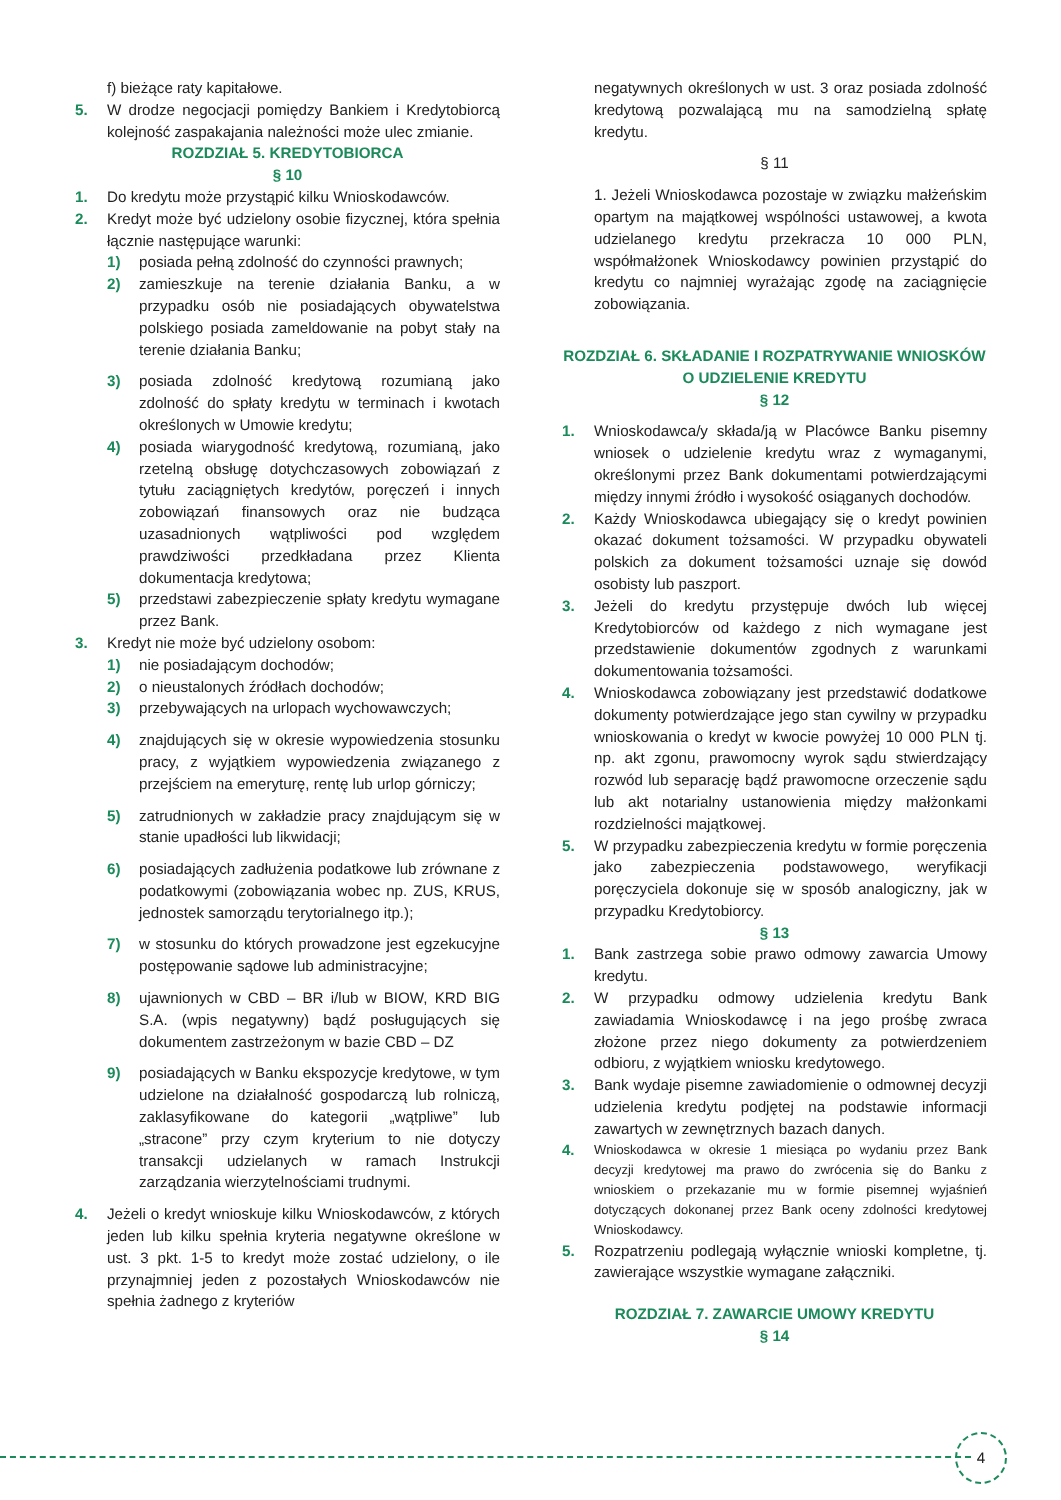f) bieżące raty kapitałowe.
5. W drodze negocjacji pomiędzy Bankiem i Kredytobiorcą kolejność zaspakajania należności może ulec zmianie.
ROZDZIAŁ 5. KREDYTOBIORCA
§ 10
1. Do kredytu może przystąpić kilku Wnioskodawców.
2. Kredyt może być udzielony osobie fizycznej, która spełnia łącznie następujące warunki:
1) posiada pełną zdolność do czynności prawnych;
2) zamieszkuje na terenie działania Banku, a w przypadku osób nie posiadających obywatelstwa polskiego posiada zameldowanie na pobyt stały na terenie działania Banku;
3) posiada zdolność kredytową rozumianą jako zdolność do spłaty kredytu w terminach i kwotach określonych w Umowie kredytu;
4) posiada wiarygodność kredytową, rozumianą, jako rzetelną obsługę dotychczasowych zobowiązań z tytułu zaciągniętych kredytów, poręczeń i innych zobowiązań finansowych oraz nie budząca uzasadnionych wątpliwości pod względem prawdziwości przedkładana przez Klienta dokumentacja kredytowa;
5) przedstawi zabezpieczenie spłaty kredytu wymagane przez Bank.
3. Kredyt nie może być udzielony osobom:
1) nie posiadającym dochodów;
2) o nieustalonych źródłach dochodów;
3) przebywających na urlopach wychowawczych;
4) znajdujących się w okresie wypowiedzenia stosunku pracy, z wyjątkiem wypowiedzenia związanego z przejściem na emeryturę, rentę lub urlop górniczy;
5) zatrudnionych w zakładzie pracy znajdującym się w stanie upadłości lub likwidacji;
6) posiadających zadłużenia podatkowe lub zrównane z podatkowymi (zobowiązania wobec np. ZUS, KRUS, jednostek samorządu terytorialnego itp.);
7) w stosunku do których prowadzone jest egzekucyjne postępowanie sądowe lub administracyjne;
8) ujawnionych w CBD – BR i/lub w BIOW, KRD BIG S.A. (wpis negatywny) bądź posługujących się dokumentem zastrzeżonym w bazie CBD – DZ
9) posiadających w Banku ekspozycje kredytowe, w tym udzielone na działalność gospodarczą lub rolniczą, zaklasyfikowane do kategorii „wątpliwe” lub „stracone” przy czym kryterium to nie dotyczy transakcji udzielanych w ramach Instrukcji zarządzania wierzytelnościami trudnymi.
4. Jeżeli o kredyt wnioskuje kilku Wnioskodawców, z których jeden lub kilku spełnia kryteria negatywne określone w ust. 3 pkt. 1-5 to kredyt może zostać udzielony, o ile przynajmniej jeden z pozostałych Wnioskodawców nie spełnia żadnego z kryteriów
negatywnych określonych w ust. 3 oraz posiada zdolność kredytową pozwalającą mu na samodzielną spłatę kredytu.
§ 11
1. Jeżeli Wnioskodawca pozostaje w związku małżeńskim opartym na majątkowej wspólności ustawowej, a kwota udzielanego kredytu przekracza 10 000 PLN, współmałżonek Wnioskodawcy powinien przystąpić do kredytu co najmniej wyrażając zgodę na zaciągnięcie zobowiązania.
ROZDZIAŁ 6. SKŁADANIE I ROZPATRYWANIE WNIOSKÓW O UDZIELENIE KREDYTU
§ 12
1. Wnioskodawca/y składa/ją w Placówce Banku pisemny wniosek o udzielenie kredytu wraz z wymaganymi, określonymi przez Bank dokumentami potwierdzającymi między innymi źródło i wysokość osiąganych dochodów.
2. Każdy Wnioskodawca ubiegający się o kredyt powinien okazać dokument tożsamości. W przypadku obywateli polskich za dokument tożsamości uznaje się dowód osobisty lub paszport.
3. Jeżeli do kredytu przystępuje dwóch lub więcej Kredytobiorców od każdego z nich wymagane jest przedstawienie dokumentów zgodnych z warunkami dokumentowania tożsamości.
4. Wnioskodawca zobowiązany jest przedstawić dodatkowe dokumenty potwierdzające jego stan cywilny w przypadku wnioskowania o kredyt w kwocie powyżej 10 000 PLN tj. np. akt zgonu, prawomocny wyrok sądu stwierdzający rozwód lub separację bądź prawomocne orzeczenie sądu lub akt notarialny ustanowienia między małżonkami rozdzielności majątkowej.
5. W przypadku zabezpieczenia kredytu w formie poręczenia jako zabezpieczenia podstawowego, weryfikacji poręczyciela dokonuje się w sposób analogiczny, jak w przypadku Kredytobiorcy.
§ 13
1. Bank zastrzega sobie prawo odmowy zawarcia Umowy kredytu.
2. W przypadku odmowy udzielenia kredytu Bank zawiadamia Wnioskodawcę i na jego prośbę zwraca złożone przez niego dokumenty za potwierdzeniem odbioru, z wyjątkiem wniosku kredytowego.
3. Bank wydaje pisemne zawiadomienie o odmownej decyzji udzielenia kredytu podjętej na podstawie informacji zawartych w zewnętrznych bazach danych.
4. Wnioskodawca w okresie 1 miesiąca po wydaniu przez Bank decyzji kredytowej ma prawo do zwrócenia się do Banku z wnioskiem o przekazanie mu w formie pisemnej wyjaśnień dotyczących dokonanej przez Bank oceny zdolności kredytowej Wnioskodawcy.
5. Rozpatrzeniu podlegają wyłącznie wnioski kompletne, tj. zawierające wszystkie wymagane załączniki.
ROZDZIAŁ 7. ZAWARCIE UMOWY KREDYTU
§ 14
4